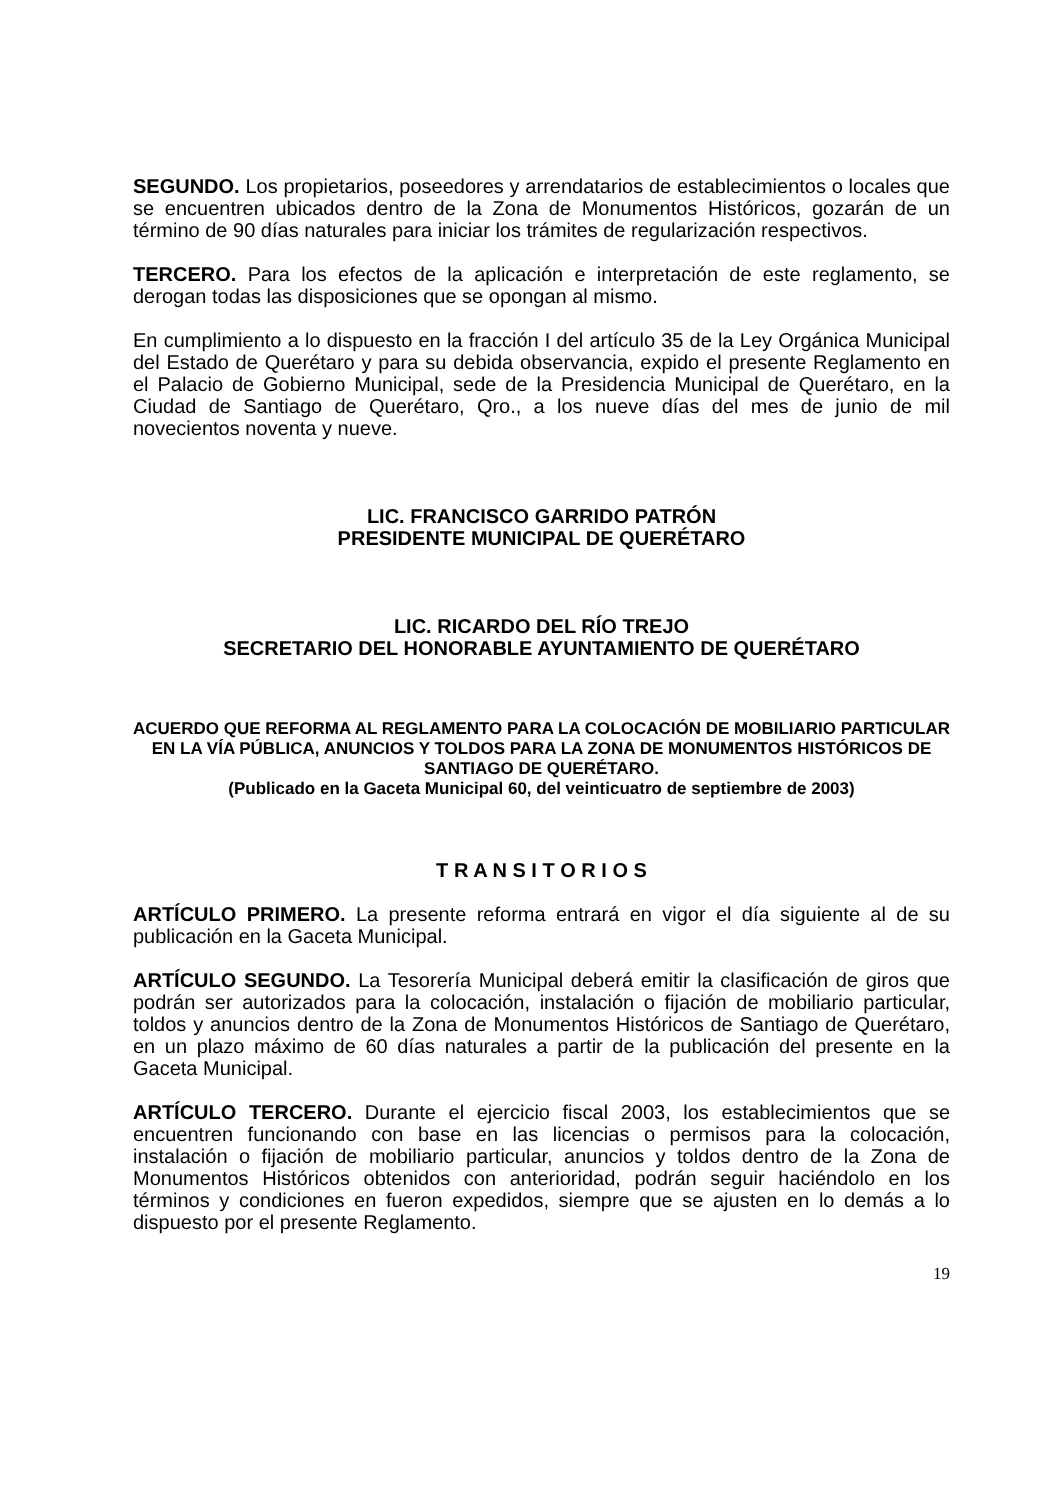SEGUNDO. Los propietarios, poseedores y arrendatarios de establecimientos o locales que se encuentren ubicados dentro de la Zona de Monumentos Históricos, gozarán de un término de 90 días naturales para iniciar los trámites de regularización respectivos.
TERCERO. Para los efectos de la aplicación e interpretación de este reglamento, se derogan todas las disposiciones que se opongan al mismo.
En cumplimiento a lo dispuesto en la fracción I del artículo 35 de la Ley Orgánica Municipal del Estado de Querétaro y para su debida observancia, expido el presente Reglamento en el Palacio de Gobierno Municipal, sede de la Presidencia Municipal de Querétaro, en la Ciudad de Santiago de Querétaro, Qro., a los nueve días del mes de junio de mil novecientos noventa y nueve.
LIC. FRANCISCO GARRIDO PATRÓN
PRESIDENTE MUNICIPAL DE QUERÉTARO
LIC. RICARDO DEL RÍO TREJO
SECRETARIO DEL HONORABLE AYUNTAMIENTO DE QUERÉTARO
ACUERDO QUE REFORMA AL REGLAMENTO PARA LA COLOCACIÓN DE MOBILIARIO PARTICULAR EN LA VÍA PÚBLICA, ANUNCIOS Y TOLDOS PARA LA ZONA DE MONUMENTOS HISTÓRICOS DE SANTIAGO DE QUERÉTARO.
(Publicado en la Gaceta Municipal 60, del veinticuatro de septiembre de 2003)
T R A N S I T O R I O S
ARTÍCULO PRIMERO. La presente reforma entrará en vigor el día siguiente al de su publicación en la Gaceta Municipal.
ARTÍCULO SEGUNDO. La Tesorería Municipal deberá emitir la clasificación de giros que podrán ser autorizados para la colocación, instalación o fijación de mobiliario particular, toldos y anuncios dentro de la Zona de Monumentos Históricos de Santiago de Querétaro, en un plazo máximo de 60 días naturales a partir de la publicación del presente en la Gaceta Municipal.
ARTÍCULO TERCERO. Durante el ejercicio fiscal 2003, los establecimientos que se encuentren funcionando con base en las licencias o permisos para la colocación, instalación o fijación de mobiliario particular, anuncios y toldos dentro de la Zona de Monumentos Históricos obtenidos con anterioridad, podrán seguir haciéndolo en los términos y condiciones en fueron expedidos, siempre que se ajusten en lo demás a lo dispuesto por el presente Reglamento.
19